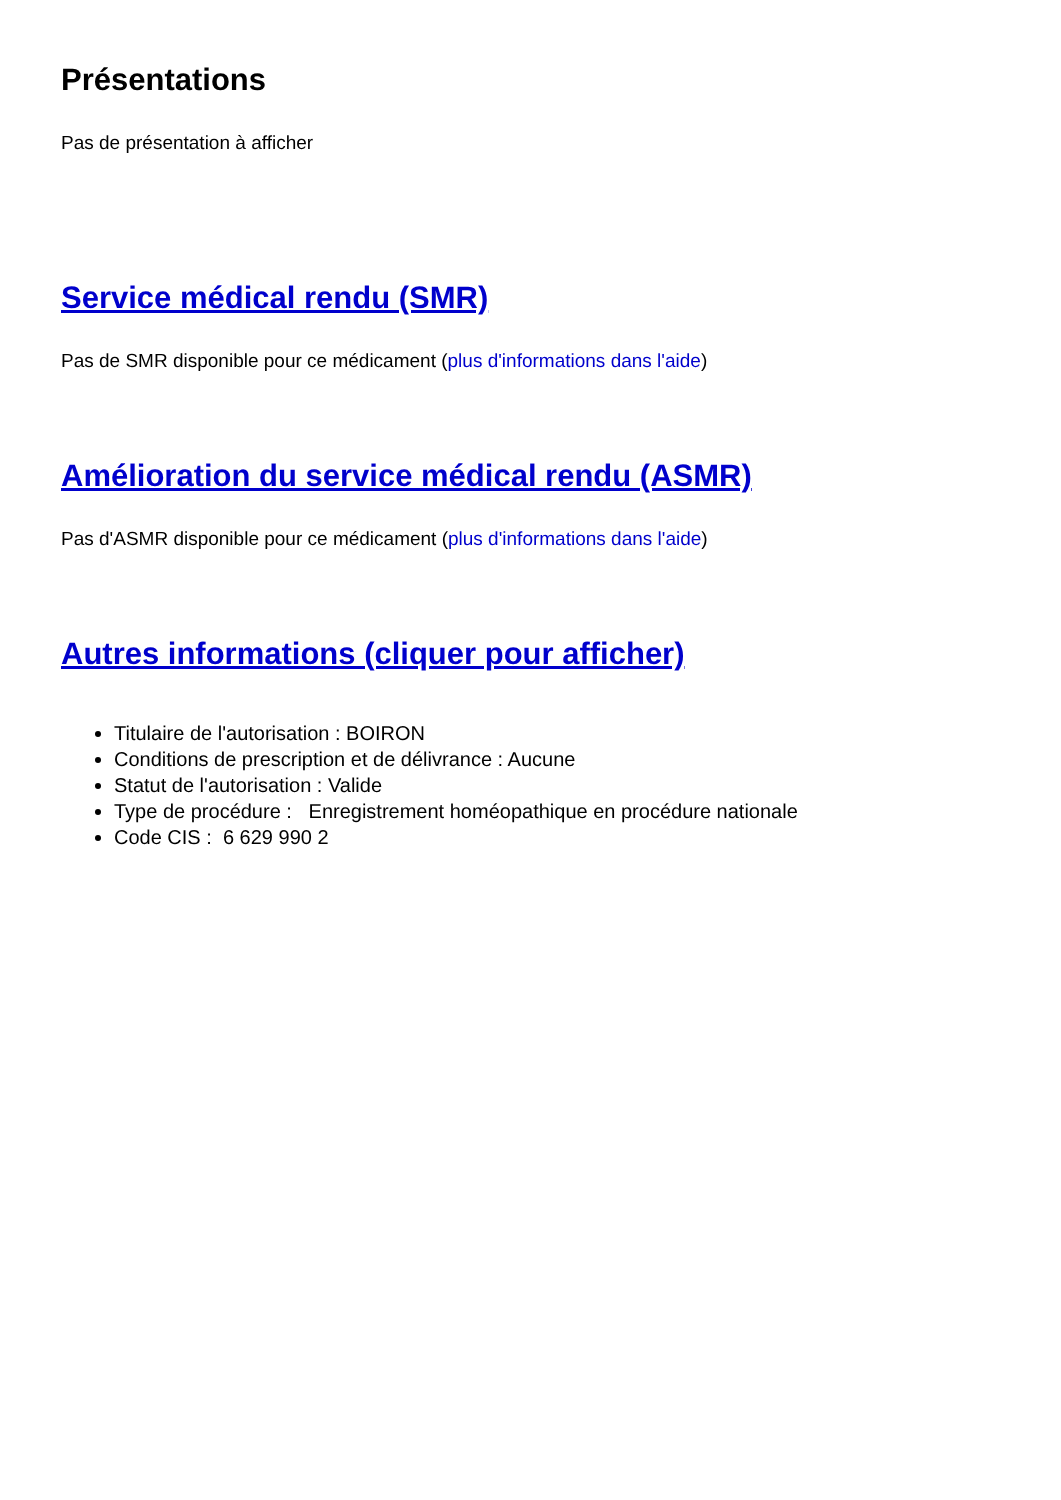Présentations
Pas de présentation à afficher
Service médical rendu (SMR)
Pas de SMR disponible pour ce médicament (plus d'informations dans l'aide)
Amélioration du service médical rendu (ASMR)
Pas d'ASMR disponible pour ce médicament (plus d'informations dans l'aide)
Autres informations (cliquer pour afficher)
Titulaire de l'autorisation : BOIRON
Conditions de prescription et de délivrance : Aucune
Statut de l'autorisation : Valide
Type de procédure : Enregistrement homéopathique en procédure nationale
Code CIS : 6 629 990 2